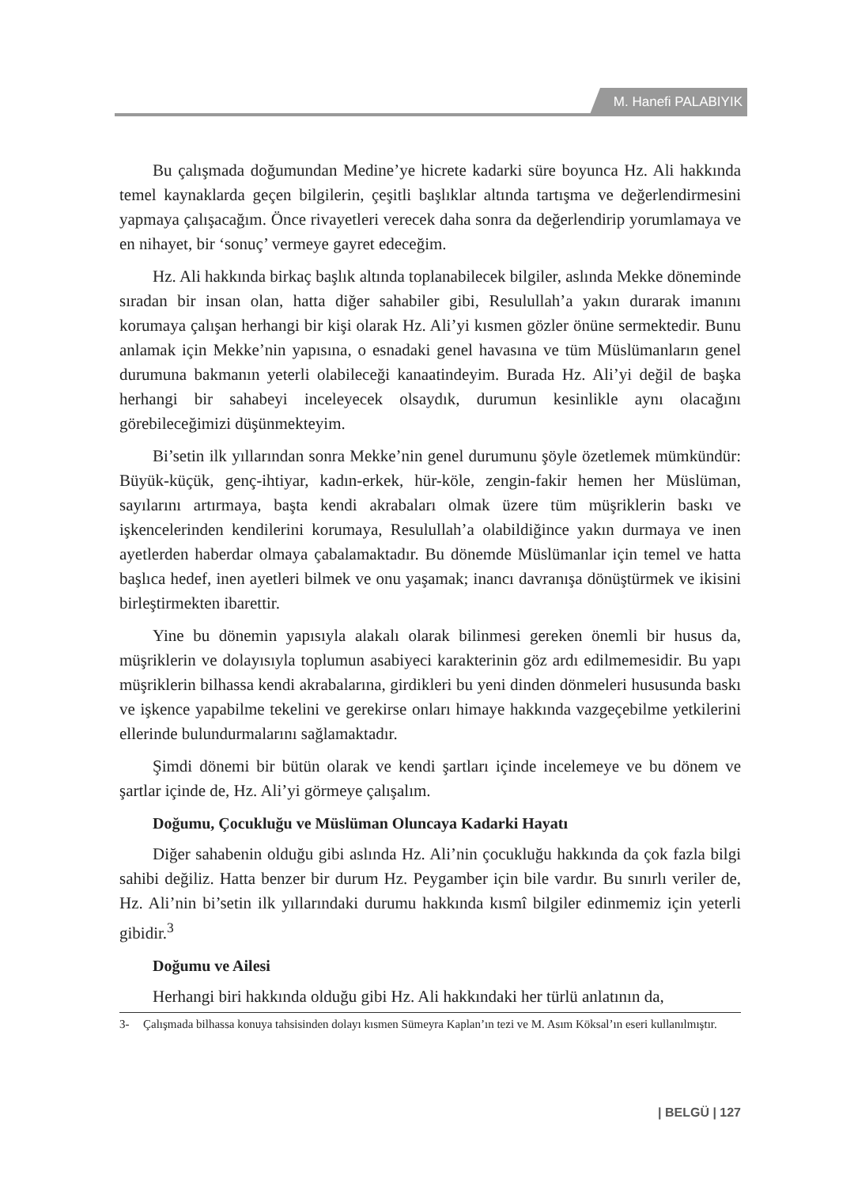M. Hanefi PALABIYIK
Bu çalışmada doğumundan Medine’ye hicrete kadarki süre boyunca Hz. Ali hakkında temel kaynaklarda geçen bilgilerin, çeşitli başlıklar altında tartışma ve değerlendirmesini yapmaya çalışacağım. Önce rivayetleri verecek daha sonra da değerlendirip yorumlamaya ve en nihayet, bir ‘sonuç’ vermeye gayret edeceğim.
Hz. Ali hakkında birkaç başlık altında toplanabilecek bilgiler, aslında Mekke döneminde sıradan bir insan olan, hatta diğer sahabiler gibi, Resulullah’a yakın durarak imanını korumaya çalışan herhangi bir kişi olarak Hz. Ali’yi kısmen gözler önüne sermektedir. Bunu anlamak için Mekke’nin yapısına, o esnadaki genel havasına ve tüm Müslümanların genel durumuna bakmanın yeterli olabileceği kanaatindeyim. Burada Hz. Ali’yi değil de başka herhangi bir sahabeyi inceleyecek olsaydık, durumun kesinlikle aynı olacağını görebileceğimizi düşünmekteyim.
Bi’setin ilk yıllarından sonra Mekke’nin genel durumunu şöyle özetlemek mümkündür: Büyük-küçük, genç-ihtiyar, kadın-erkek, hür-köle, zengin-fakir hemen her Müslüman, sayılarını artırmaya, başta kendi akrabaları olmak üzere tüm müşriklerin baskı ve işkencelerinden kendilerini korumaya, Resulullah’a olabildiğince yakın durmaya ve inen ayetlerden haberdar olmaya çabalamaktadır. Bu dönemde Müslümanlar için temel ve hatta başlıca hedef, inen ayetleri bilmek ve onu yaşamak; inancı davranışa dönüştürmek ve ikisini birleştirmekten ibarettir.
Yine bu dönemin yapısıyla alakalı olarak bilinmesi gereken önemli bir husus da, müşriklerin ve dolayısıyla toplumun asabiyeci karakterinin göz ardı edilmemesidir. Bu yapı müşriklerin bilhassa kendi akrabalarına, girdikleri bu yeni dinden dönmeleri hususunda baskı ve işkence yapabilme tekelini ve gerekirse onları himaye hakkında vazgeçebilme yetkilerini ellerinde bulundurmalarını sağlamaktadır.
Şimdi dönemi bir bütün olarak ve kendi şartları içinde incelemeye ve bu dönem ve şartlar içinde de, Hz. Ali’yi görmeye çalışalım.
Doğumu, Çocukluğu ve Müslüman Oluncaya Kadarki Hayatı
Diğer sahabenin olduğu gibi aslında Hz. Ali’nin çocukluğu hakkında da çok fazla bilgi sahibi değiliz. Hatta benzer bir durum Hz. Peygamber için bile vardır. Bu sınırlı veriler de, Hz. Ali’nin bi’setin ilk yıllarındaki durumu hakkında kısmî bilgiler edinmemiz için yeterli gibidir.<sup>3</sup>
Doğumu ve Ailesi
Herhangi biri hakkında olduğu gibi Hz. Ali hakkındaki her türlü anlatının da,
3- Çalışmada bilhassa konuya tahsisinden dolayı kısmen Sümeyra Kaplan’ın tezi ve M. Asım Köksal’ın eseri kullanılmıştır.
| BELGÜ | 127